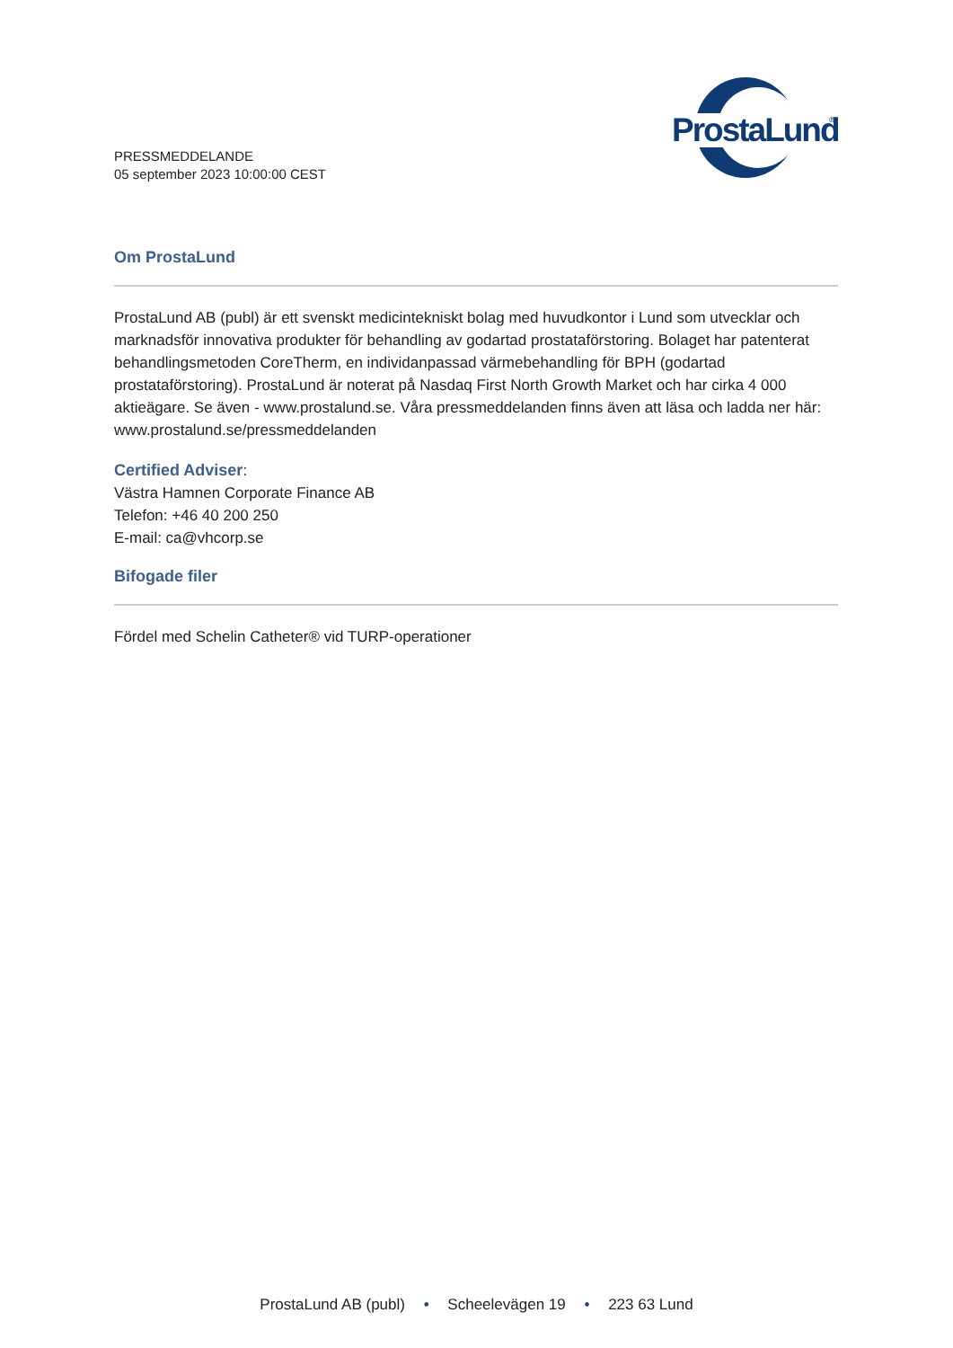PRESSMEDDELANDE
05 september 2023 10:00:00 CEST
ProstaLund
®
Om ProstaLund
ProstaLund AB (publ) är ett svenskt medicintekniskt bolag med huvudkontor i Lund som utvecklar och marknadsför innovativa produkter för behandling av godartad prostataförstoring. Bolaget har patenterat behandlingsmetoden CoreTherm, en individanpassad värmebehandling för BPH (godartad prostataförstoring). ProstaLund är noterat på Nasdaq First North Growth Market och har cirka 4 000 aktieägare. Se även - www.prostalund.se. Våra pressmeddelanden finns även att läsa och ladda ner här: www.prostalund.se/pressmeddelanden
Certified Adviser:
Västra Hamnen Corporate Finance AB
Telefon: +46 40 200 250
E-mail: ca@vhcorp.se
Bifogade filer
Fördel med Schelin Catheter® vid TURP-operationer
ProstaLund AB (publ) • Scheelevägen 19 • 223 63 Lund